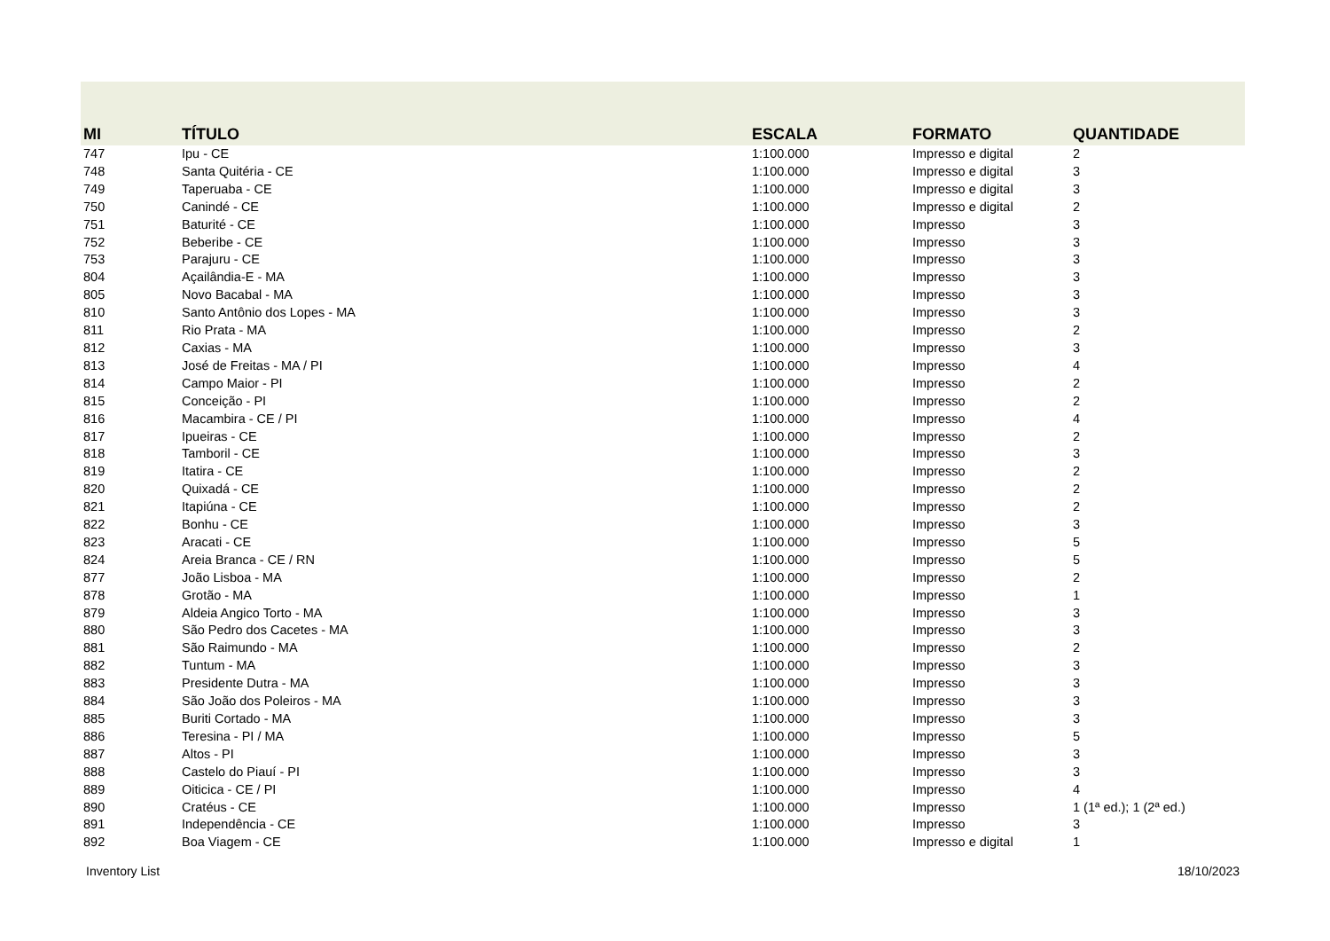| MI | TÍTULO | ESCALA | FORMATO | QUANTIDADE |
| --- | --- | --- | --- | --- |
| 747 | Ipu - CE | 1:100.000 | Impresso e digital | 2 |
| 748 | Santa Quitéria - CE | 1:100.000 | Impresso e digital | 3 |
| 749 | Taperuaba - CE | 1:100.000 | Impresso e digital | 3 |
| 750 | Canindé - CE | 1:100.000 | Impresso e digital | 2 |
| 751 | Baturité - CE | 1:100.000 | Impresso | 3 |
| 752 | Beberibe - CE | 1:100.000 | Impresso | 3 |
| 753 | Parajuru - CE | 1:100.000 | Impresso | 3 |
| 804 | Açailândia-E - MA | 1:100.000 | Impresso | 3 |
| 805 | Novo Bacabal - MA | 1:100.000 | Impresso | 3 |
| 810 | Santo Antônio dos Lopes - MA | 1:100.000 | Impresso | 3 |
| 811 | Rio Prata - MA | 1:100.000 | Impresso | 2 |
| 812 | Caxias - MA | 1:100.000 | Impresso | 3 |
| 813 | José de Freitas - MA / PI | 1:100.000 | Impresso | 4 |
| 814 | Campo Maior - PI | 1:100.000 | Impresso | 2 |
| 815 | Conceição - PI | 1:100.000 | Impresso | 2 |
| 816 | Macambira - CE / PI | 1:100.000 | Impresso | 4 |
| 817 | Ipueiras - CE | 1:100.000 | Impresso | 2 |
| 818 | Tamboril - CE | 1:100.000 | Impresso | 3 |
| 819 | Itatira - CE | 1:100.000 | Impresso | 2 |
| 820 | Quixadá - CE | 1:100.000 | Impresso | 2 |
| 821 | Itapiúna - CE | 1:100.000 | Impresso | 2 |
| 822 | Bonhu - CE | 1:100.000 | Impresso | 3 |
| 823 | Aracati - CE | 1:100.000 | Impresso | 5 |
| 824 | Areia Branca - CE / RN | 1:100.000 | Impresso | 5 |
| 877 | João Lisboa - MA | 1:100.000 | Impresso | 2 |
| 878 | Grotão - MA | 1:100.000 | Impresso | 1 |
| 879 | Aldeia Angico Torto - MA | 1:100.000 | Impresso | 3 |
| 880 | São Pedro dos Cacetes - MA | 1:100.000 | Impresso | 3 |
| 881 | São Raimundo - MA | 1:100.000 | Impresso | 2 |
| 882 | Tuntum - MA | 1:100.000 | Impresso | 3 |
| 883 | Presidente Dutra - MA | 1:100.000 | Impresso | 3 |
| 884 | São João dos Poleiros - MA | 1:100.000 | Impresso | 3 |
| 885 | Buriti Cortado - MA | 1:100.000 | Impresso | 3 |
| 886 | Teresina - PI / MA | 1:100.000 | Impresso | 5 |
| 887 | Altos - PI | 1:100.000 | Impresso | 3 |
| 888 | Castelo do Piauí - PI | 1:100.000 | Impresso | 3 |
| 889 | Oiticica - CE / PI | 1:100.000 | Impresso | 4 |
| 890 | Cratéus - CE | 1:100.000 | Impresso | 1 (1ª ed.); 1 (2ª ed.) |
| 891 | Independência - CE | 1:100.000 | Impresso | 3 |
| 892 | Boa Viagem - CE | 1:100.000 | Impresso e digital | 1 |
Inventory List 18/10/2023